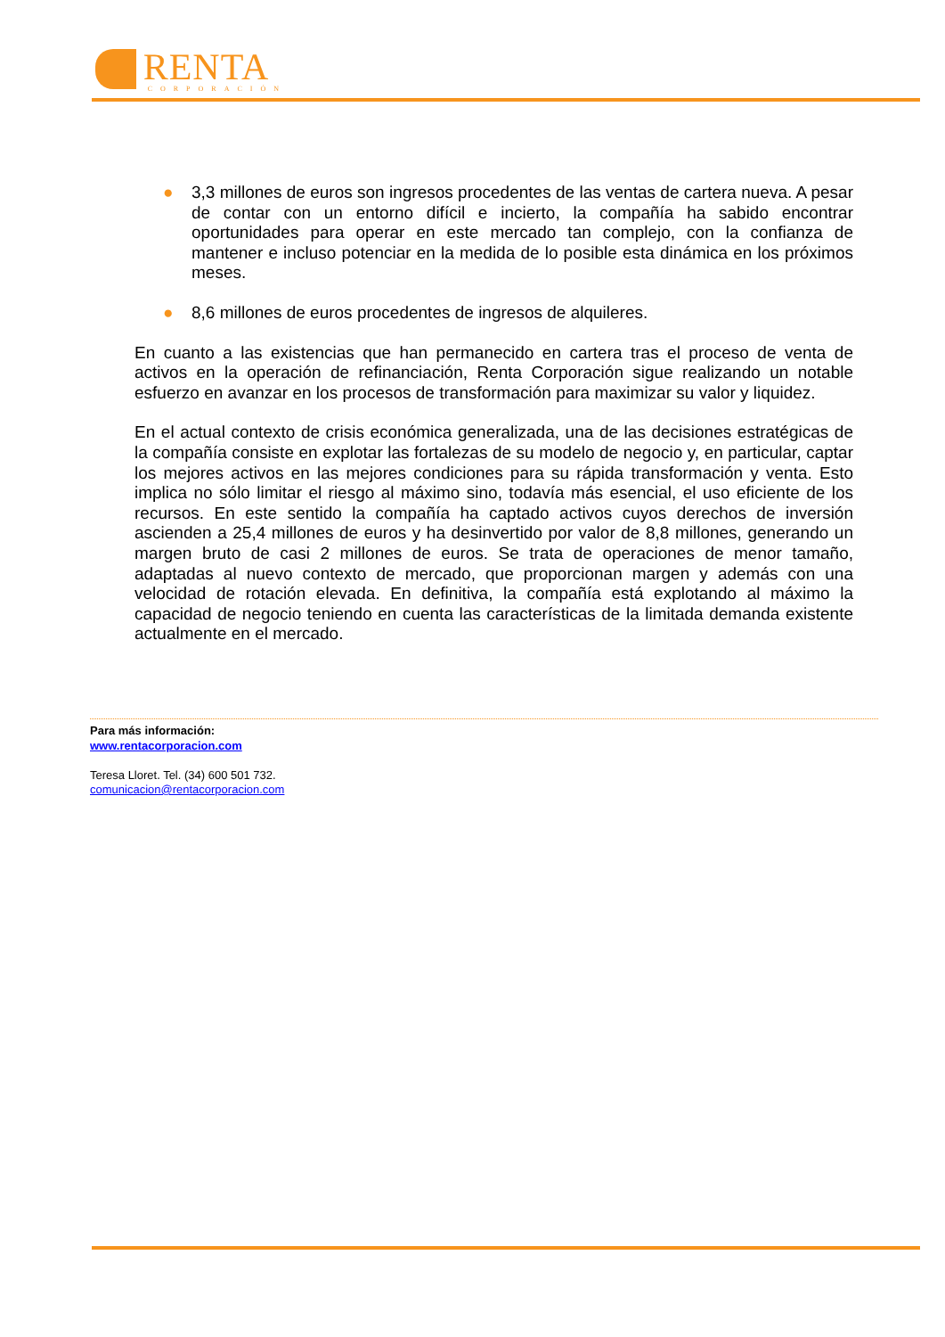RENTA
CORPORACIÓN
● 3,3 millones de euros son ingresos procedentes de las ventas de cartera nueva. A pesar de contar con un entorno difícil e incierto, la compañía ha sabido encontrar oportunidades para operar en este mercado tan complejo, con la confianza de mantener e incluso potenciar en la medida de lo posible esta dinámica en los próximos meses.
● 8,6 millones de euros procedentes de ingresos de alquileres.
En cuanto a las existencias que han permanecido en cartera tras el proceso de venta de activos en la operación de refinanciación, Renta Corporación sigue realizando un notable esfuerzo en avanzar en los procesos de transformación para maximizar su valor y liquidez.
En el actual contexto de crisis económica generalizada, una de las decisiones estratégicas de la compañía consiste en explotar las fortalezas de su modelo de negocio y, en particular, captar los mejores activos en las mejores condiciones para su rápida transformación y venta. Esto implica no sólo limitar el riesgo al máximo sino, todavía más esencial, el uso eficiente de los recursos. En este sentido la compañía ha captado activos cuyos derechos de inversión ascienden a 25,4 millones de euros y ha desinvertido por valor de 8,8 millones, generando un margen bruto de casi 2 millones de euros. Se trata de operaciones de menor tamaño, adaptadas al nuevo contexto de mercado, que proporcionan margen y además con una velocidad de rotación elevada. En definitiva, la compañía está explotando al máximo la capacidad de negocio teniendo en cuenta las características de la limitada demanda existente actualmente en el mercado.
Para más información:
www.rentacorporacion.com
Teresa Lloret. Tel. (34) 600 501 732.
comunicacion@rentacorporacion.com